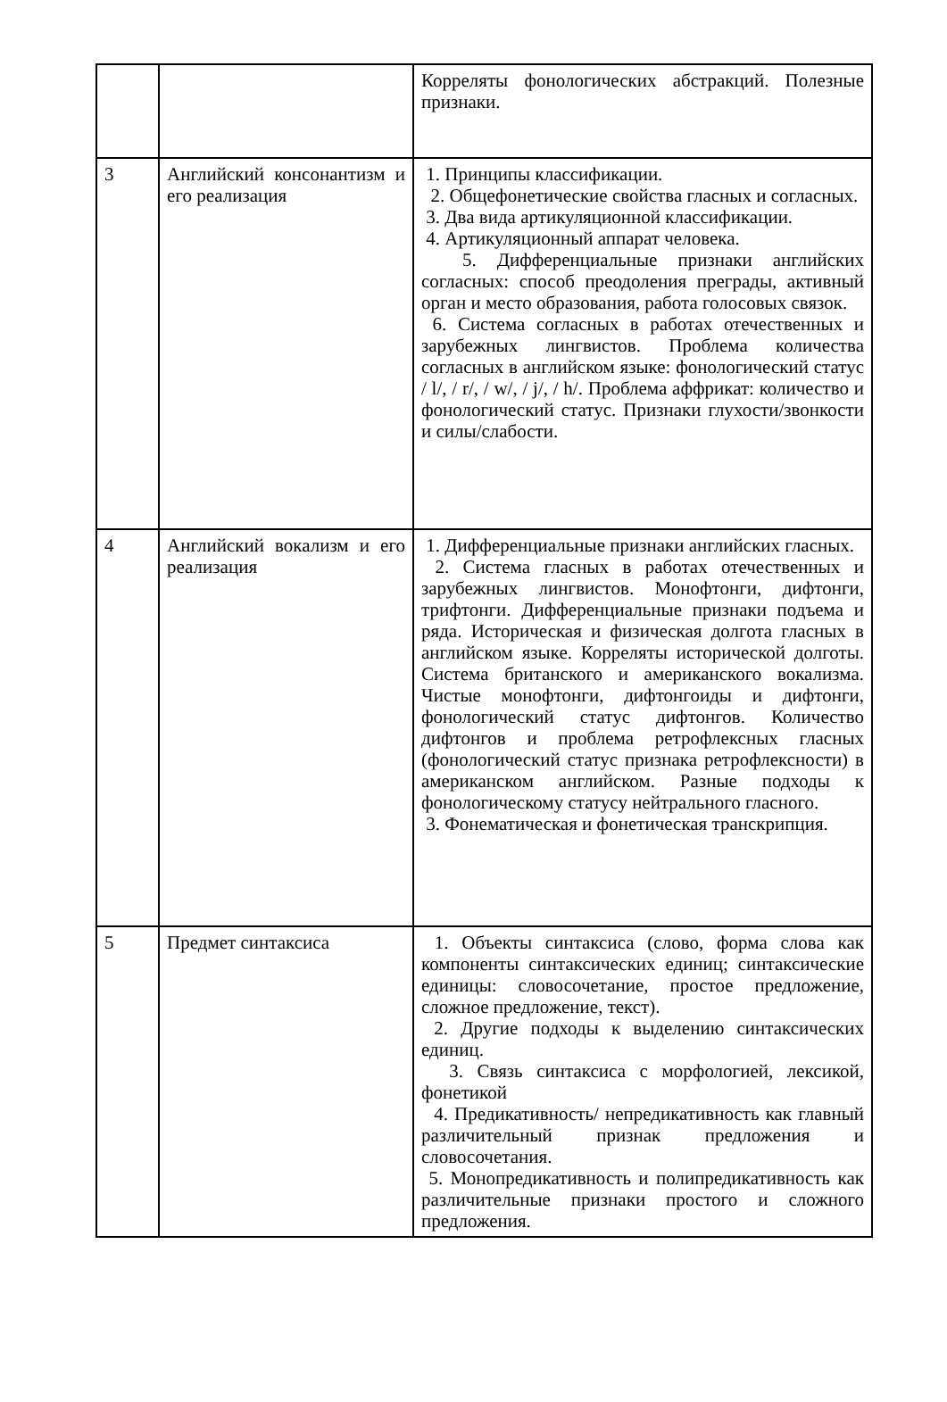| | | Корреляты фонологических абстракций. Полезные признаки. |
| 3 | Английский консонантизм и его реализация | 1. Принципы классификации. 2. Общефонетические свойства гласных и согласных. 3. Два вида артикуляционной классификации. 4. Артикуляционный аппарат человека. 5. Дифференциальные признаки английских согласных: способ преодоления преграды, активный орган и место образования, работа голосовых связок. 6. Система согласных в работах отечественных и зарубежных лингвистов. Проблема количества согласных в английском языке: фонологический статус / l/, / r/, / w/, / j/, / h/. Проблема аффрикат: количество и фонологический статус. Признаки глухости/звонкости и силы/слабости. |
| 4 | Английский вокализм и его реализация | 1. Дифференциальные признаки английских гласных. 2. Система гласных в работах отечественных и зарубежных лингвистов. Монофтонги, дифтонги, трифтонги. Дифференциальные признаки подъема и ряда. Историческая и физическая долгота гласных в английском языке. Корреляты исторической долготы. Система британского и американского вокализма. Чистые монофтонги, дифтонгоиды и дифтонги, фонологический статус дифтонгов. Количество дифтонгов и проблема ретрофлексных гласных (фонологический статус признака ретрофлексности) в американском английском. Разные подходы к фонологическому статусу нейтрального гласного. 3. Фонематическая и фонетическая транскрипция. |
| 5 | Предмет синтаксиса | 1. Объекты синтаксиса (слово, форма слова как компоненты синтаксических единиц; синтаксические единицы: словосочетание, простое предложение, сложное предложение, текст). 2. Другие подходы к выделению синтаксических единиц. 3. Связь синтаксиса с морфологией, лексикой, фонетикой 4. Предикативность/ непредикативность как главный различительный признак предложения и словосочетания. 5. Монопредикативность и полипредикативность как различительные признаки простого и сложного предложения. |